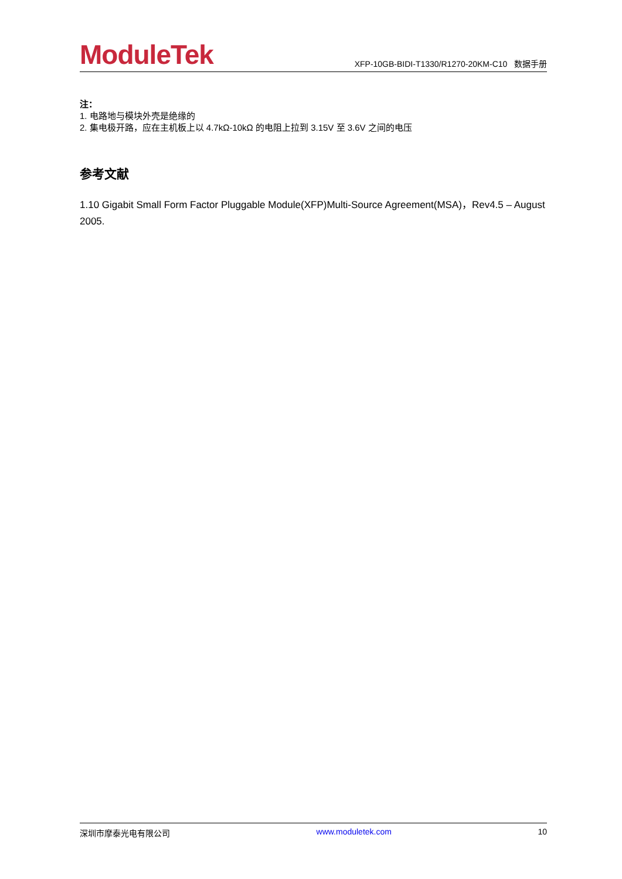ModuleTek
XFP-10GB-BIDI-T1330/R1270-20KM-C10 数据手册
注：
1. 电路地与模块外壳是绝缘的
2. 集电极开路，应在主机板上以 4.7kΩ-10kΩ 的电阻上拉到 3.15V 至 3.6V 之间的电压
参考文献
1.10 Gigabit Small Form Factor Pluggable Module(XFP)Multi-Source Agreement(MSA)，Rev4.5 – August 2005.
深圳市摩泰光电有限公司 www.moduletek.com 10